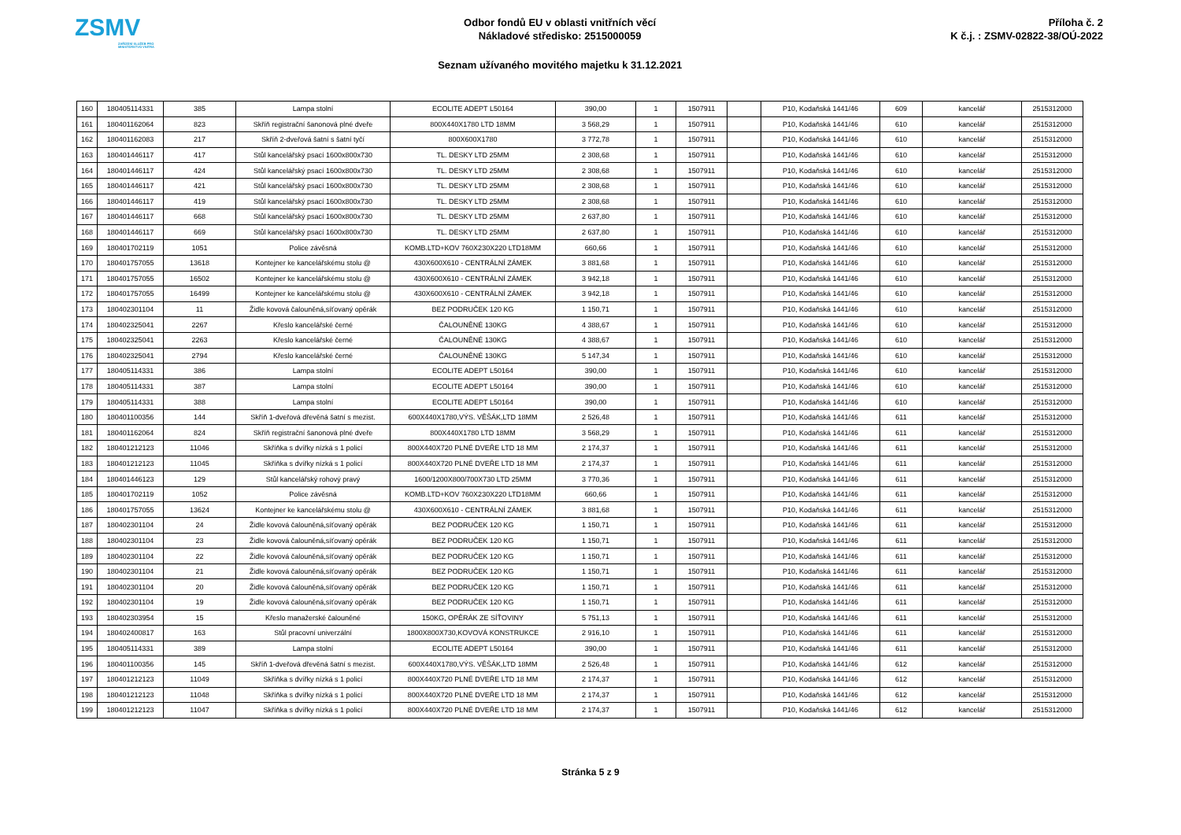ZSMV
ZAŘÍZENÍ SLUŽEB PRO MINISTERSTVO VNITRA
Odbor fondů EU v oblasti vnitřních věcí
Nákladové středisko: 2515000059
Seznam užívaného movitého majetku k 31.12.2021
Příloha č. 2
K č.j. : ZSMV-02822-38/OÚ-2022
| 160 | 180405114331 | 385 | Lampa stolní | ECOLITE ADEPT L50164 | 390,00 | 1 | 1507911 | | P10, Kodaňská 1441/46 | 609 | kancelář | 2515312000 |
| 161 | 180401162064 | 823 | Skříň registrační šanonová plné dveře | 800X440X1780 LTD 18MM | 3 568,29 | 1 | 1507911 | | P10, Kodaňská 1441/46 | 610 | kancelář | 2515312000 |
| 162 | 180401162083 | 217 | Skříň 2-dveřová šatní s šatní tyčí | 800X600X1780 | 3 772,78 | 1 | 1507911 | | P10, Kodaňská 1441/46 | 610 | kancelář | 2515312000 |
| 163 | 180401446117 | 417 | Stůl kancelářský psací 1600x800x730 | TL. DESKY LTD 25MM | 2 308,68 | 1 | 1507911 | | P10, Kodaňská 1441/46 | 610 | kancelář | 2515312000 |
| 164 | 180401446117 | 424 | Stůl kancelářský psací 1600x800x730 | TL. DESKY LTD 25MM | 2 308,68 | 1 | 1507911 | | P10, Kodaňská 1441/46 | 610 | kancelář | 2515312000 |
| 165 | 180401446117 | 421 | Stůl kancelářský psací 1600x800x730 | TL. DESKY LTD 25MM | 2 308,68 | 1 | 1507911 | | P10, Kodaňská 1441/46 | 610 | kancelář | 2515312000 |
| 166 | 180401446117 | 419 | Stůl kancelářský psací 1600x800x730 | TL. DESKY LTD 25MM | 2 308,68 | 1 | 1507911 | | P10, Kodaňská 1441/46 | 610 | kancelář | 2515312000 |
| 167 | 180401446117 | 668 | Stůl kancelářský psací 1600x800x730 | TL. DESKY LTD 25MM | 2 637,80 | 1 | 1507911 | | P10, Kodaňská 1441/46 | 610 | kancelář | 2515312000 |
| 168 | 180401446117 | 669 | Stůl kancelářský psací 1600x800x730 | TL. DESKY LTD 25MM | 2 637,80 | 1 | 1507911 | | P10, Kodaňská 1441/46 | 610 | kancelář | 2515312000 |
| 169 | 180401702119 | 1051 | Police závěsná | KOMB.LTD+KOV 760X230X220 LTD18MM | 660,66 | 1 | 1507911 | | P10, Kodaňská 1441/46 | 610 | kancelář | 2515312000 |
| 170 | 180401757055 | 13618 | Kontejner ke kancelářskému stolu @ | 430X600X610 - CENTRÁLNÍ ZÁMEK | 3 881,68 | 1 | 1507911 | | P10, Kodaňská 1441/46 | 610 | kancelář | 2515312000 |
| 171 | 180401757055 | 16502 | Kontejner ke kancelářskému stolu @ | 430X600X610 - CENTRÁLNÍ ZÁMEK | 3 942,18 | 1 | 1507911 | | P10, Kodaňská 1441/46 | 610 | kancelář | 2515312000 |
| 172 | 180401757055 | 16499 | Kontejner ke kancelářskému stolu @ | 430X600X610 - CENTRÁLNÍ ZÁMEK | 3 942,18 | 1 | 1507911 | | P10, Kodaňská 1441/46 | 610 | kancelář | 2515312000 |
| 173 | 180402301104 | 11 | Židle kovová čalouněná,síťovaný opěrák | BEZ PODRUČEK 120 KG | 1 150,71 | 1 | 1507911 | | P10, Kodaňská 1441/46 | 610 | kancelář | 2515312000 |
| 174 | 180402325041 | 2267 | Křeslo kancelářské černé | ČALOUNĚNÉ 130KG | 4 388,67 | 1 | 1507911 | | P10, Kodaňská 1441/46 | 610 | kancelář | 2515312000 |
| 175 | 180402325041 | 2263 | Křeslo kancelářské černé | ČALOUNĚNÉ 130KG | 4 388,67 | 1 | 1507911 | | P10, Kodaňská 1441/46 | 610 | kancelář | 2515312000 |
| 176 | 180402325041 | 2794 | Křeslo kancelářské černé | ČALOUNĚNÉ 130KG | 5 147,34 | 1 | 1507911 | | P10, Kodaňská 1441/46 | 610 | kancelář | 2515312000 |
| 177 | 180405114331 | 386 | Lampa stolní | ECOLITE ADEPT L50164 | 390,00 | 1 | 1507911 | | P10, Kodaňská 1441/46 | 610 | kancelář | 2515312000 |
| 178 | 180405114331 | 387 | Lampa stolní | ECOLITE ADEPT L50164 | 390,00 | 1 | 1507911 | | P10, Kodaňská 1441/46 | 610 | kancelář | 2515312000 |
| 179 | 180405114331 | 388 | Lampa stolní | ECOLITE ADEPT L50164 | 390,00 | 1 | 1507911 | | P10, Kodaňská 1441/46 | 610 | kancelář | 2515312000 |
| 180 | 180401100356 | 144 | Skříň 1-dveřová dřevěná šatní s mezist. | 600X440X1780,VÝS. VĚŠÁK,LTD 18MM | 2 526,48 | 1 | 1507911 | | P10, Kodaňská 1441/46 | 611 | kancelář | 2515312000 |
| 181 | 180401162064 | 824 | Skříň registrační šanonová plné dveře | 800X440X1780 LTD 18MM | 3 568,29 | 1 | 1507911 | | P10, Kodaňská 1441/46 | 611 | kancelář | 2515312000 |
| 182 | 180401212123 | 11046 | Skříňka s dvířky nízká s 1 policí | 800X440X720 PLNÉ DVEŘE LTD 18 MM | 2 174,37 | 1 | 1507911 | | P10, Kodaňská 1441/46 | 611 | kancelář | 2515312000 |
| 183 | 180401212123 | 11045 | Skříňka s dvířky nízká s 1 policí | 800X440X720 PLNÉ DVEŘE LTD 18 MM | 2 174,37 | 1 | 1507911 | | P10, Kodaňská 1441/46 | 611 | kancelář | 2515312000 |
| 184 | 180401446123 | 129 | Stůl kancelářský rohový pravý | 1600/1200X800/700X730 LTD 25MM | 3 770,36 | 1 | 1507911 | | P10, Kodaňská 1441/46 | 611 | kancelář | 2515312000 |
| 185 | 180401702119 | 1052 | Police závěsná | KOMB.LTD+KOV 760X230X220 LTD18MM | 660,66 | 1 | 1507911 | | P10, Kodaňská 1441/46 | 611 | kancelář | 2515312000 |
| 186 | 180401757055 | 13624 | Kontejner ke kancelářskému stolu @ | 430X600X610 - CENTRÁLNÍ ZÁMEK | 3 881,68 | 1 | 1507911 | | P10, Kodaňská 1441/46 | 611 | kancelář | 2515312000 |
| 187 | 180402301104 | 24 | Židle kovová čalouněná,síťovaný opěrák | BEZ PODRUČEK 120 KG | 1 150,71 | 1 | 1507911 | | P10, Kodaňská 1441/46 | 611 | kancelář | 2515312000 |
| 188 | 180402301104 | 23 | Židle kovová čalouněná,síťovaný opěrák | BEZ PODRUČEK 120 KG | 1 150,71 | 1 | 1507911 | | P10, Kodaňská 1441/46 | 611 | kancelář | 2515312000 |
| 189 | 180402301104 | 22 | Židle kovová čalouněná,síťovaný opěrák | BEZ PODRUČEK 120 KG | 1 150,71 | 1 | 1507911 | | P10, Kodaňská 1441/46 | 611 | kancelář | 2515312000 |
| 190 | 180402301104 | 21 | Židle kovová čalouněná,síťovaný opěrák | BEZ PODRUČEK 120 KG | 1 150,71 | 1 | 1507911 | | P10, Kodaňská 1441/46 | 611 | kancelář | 2515312000 |
| 191 | 180402301104 | 20 | Židle kovová čalouněná,síťovaný opěrák | BEZ PODRUČEK 120 KG | 1 150,71 | 1 | 1507911 | | P10, Kodaňská 1441/46 | 611 | kancelář | 2515312000 |
| 192 | 180402301104 | 19 | Židle kovová čalouněná,síťovaný opěrák | BEZ PODRUČEK 120 KG | 1 150,71 | 1 | 1507911 | | P10, Kodaňská 1441/46 | 611 | kancelář | 2515312000 |
| 193 | 180402303954 | 15 | Křeslo manažerské čalouněné | 150KG, OPĚRÁK ZE SÍŤOVINY | 5 751,13 | 1 | 1507911 | | P10, Kodaňská 1441/46 | 611 | kancelář | 2515312000 |
| 194 | 180402400817 | 163 | Stůl pracovní univerzální | 1800X800X730,KOVOVÁ KONSTRUKCE | 2 916,10 | 1 | 1507911 | | P10, Kodaňská 1441/46 | 611 | kancelář | 2515312000 |
| 195 | 180405114331 | 389 | Lampa stolní | ECOLITE ADEPT L50164 | 390,00 | 1 | 1507911 | | P10, Kodaňská 1441/46 | 611 | kancelář | 2515312000 |
| 196 | 180401100356 | 145 | Skříň 1-dveřová dřevěná šatní s mezist. | 600X440X1780,VÝS. VĚŠÁK,LTD 18MM | 2 526,48 | 1 | 1507911 | | P10, Kodaňská 1441/46 | 612 | kancelář | 2515312000 |
| 197 | 180401212123 | 11049 | Skříňka s dvířky nízká s 1 policí | 800X440X720 PLNÉ DVEŘE LTD 18 MM | 2 174,37 | 1 | 1507911 | | P10, Kodaňská 1441/46 | 612 | kancelář | 2515312000 |
| 198 | 180401212123 | 11048 | Skříňka s dvířky nízká s 1 policí | 800X440X720 PLNÉ DVEŘE LTD 18 MM | 2 174,37 | 1 | 1507911 | | P10, Kodaňská 1441/46 | 612 | kancelář | 2515312000 |
| 199 | 180401212123 | 11047 | Skříňka s dvířky nízká s 1 policí | 800X440X720 PLNÉ DVEŘE LTD 18 MM | 2 174,37 | 1 | 1507911 | | P10, Kodaňská 1441/46 | 612 | kancelář | 2515312000 |
Stránka 5 z 9